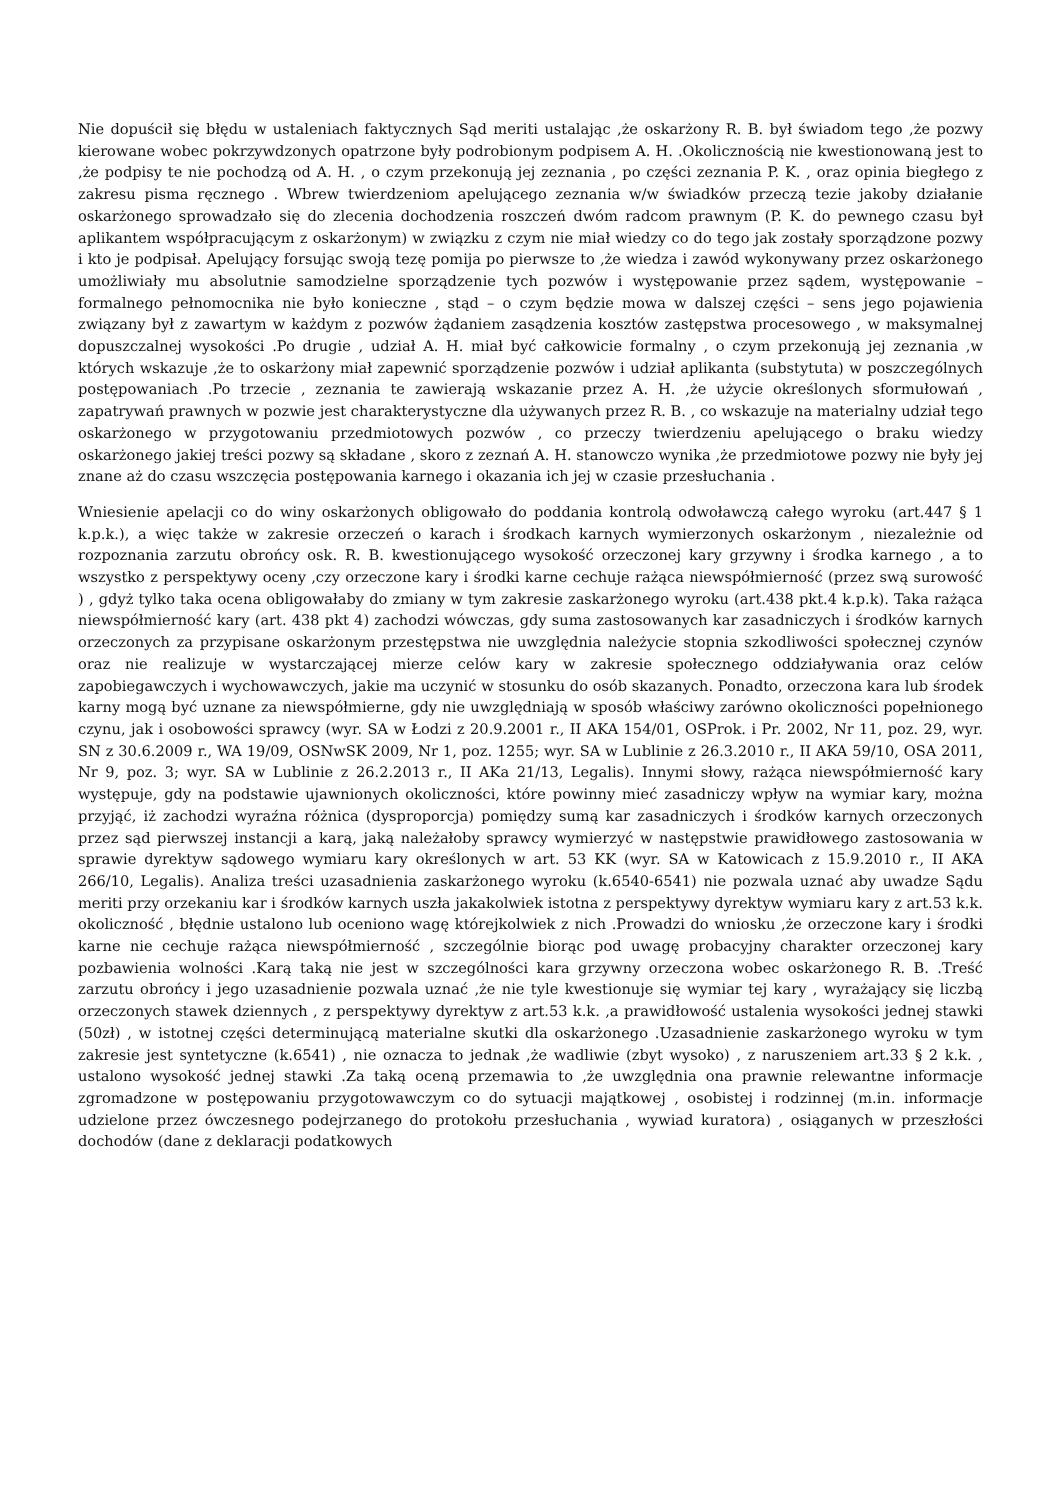Nie dopuścił się błędu w ustaleniach faktycznych Sąd meriti ustalając ,że oskarżony R. B. był świadom tego ,że pozwy kierowane wobec pokrzywdzonych opatrzone były podrobionym podpisem A. H. .Okolicznością nie kwestionowaną jest to ,że podpisy te nie pochodzą od A. H. , o czym przekonują jej zeznania , po części zeznania P. K. , oraz opinia biegłego z zakresu pisma ręcznego . Wbrew twierdzeniom apelującego zeznania w/w świadków przeczą tezie jakoby działanie oskarżonego sprowadzało się do zlecenia dochodzenia roszczeń dwóm radcom prawnym (P. K. do pewnego czasu był aplikantem współpracującym z oskarżonym) w związku z czym nie miał wiedzy co do tego jak zostały sporządzone pozwy i kto je podpisał. Apelujący forsując swoją tezę pomija po pierwsze to ,że wiedza i zawód wykonywany przez oskarżonego umożliwiały mu absolutnie samodzielne sporządzenie tych pozwów i występowanie przez sądem, występowanie – formalnego pełnomocnika nie było konieczne , stąd – o czym będzie mowa w dalszej części – sens jego pojawienia związany był z zawartym w każdym z pozwów żądaniem zasądzenia kosztów zastępstwa procesowego , w maksymalnej dopuszczalnej wysokości .Po drugie , udział A. H. miał być całkowicie formalny , o czym przekonują jej zeznania ,w których wskazuje ,że to oskarżony miał zapewnić sporządzenie pozwów i udział aplikanta (substytuta) w poszczególnych postępowaniach .Po trzecie , zeznania te zawierają wskazanie przez A. H. ,że użycie określonych sformułowań , zapatrywań prawnych w pozwie jest charakterystyczne dla używanych przez R. B. , co wskazuje na materialny udział tego oskarżonego w przygotowaniu przedmiotowych pozwów , co przeczy twierdzeniu apelującego o braku wiedzy oskarżonego jakiej treści pozwy są składane , skoro z zeznań A. H. stanowczo wynika ,że przedmiotowe pozwy nie były jej znane aż do czasu wszczęcia postępowania karnego i okazania ich jej w czasie przesłuchania .
Wniesienie apelacji co do winy oskarżonych obligowało do poddania kontrolą odwoławczą całego wyroku (art.447 § 1 k.p.k.), a więc także w zakresie orzeczeń o karach i środkach karnych wymierzonych oskarżonym , niezależnie od rozpoznania zarzutu obrońcy osk. R. B. kwestionującego wysokość orzeczonej kary grzywny i środka karnego , a to wszystko z perspektywy oceny ,czy orzeczone kary i środki karne cechuje rażąca niewspółmierność (przez swą surowość ) , gdyż tylko taka ocena obligowałaby do zmiany w tym zakresie zaskarżonego wyroku (art.438 pkt.4 k.p.k). Taka rażąca niewspółmierność kary (art. 438 pkt 4) zachodzi wówczas, gdy suma zastosowanych kar zasadniczych i środków karnych orzeczonych za przypisane oskarżonym przestępstwa nie uwzględnia należycie stopnia szkodliwości społecznej czynów oraz nie realizuje w wystarczającej mierze celów kary w zakresie społecznego oddziaływania oraz celów zapobiegawczych i wychowawczych, jakie ma uczynić w stosunku do osób skazanych. Ponadto, orzeczona kara lub środek karny mogą być uznane za niewspółmierne, gdy nie uwzględniają w sposób właściwy zarówno okoliczności popełnionego czynu, jak i osobowości sprawcy (wyr. SA w Łodzi z 20.9.2001 r., II AKA 154/01, OSProk. i Pr. 2002, Nr 11, poz. 29, wyr. SN z 30.6.2009 r., WA 19/09, OSNwSK 2009, Nr 1, poz. 1255; wyr. SA w Lublinie z 26.3.2010 r., II AKA 59/10, OSA 2011, Nr 9, poz. 3; wyr. SA w Lublinie z 26.2.2013 r., II AKa 21/13, Legalis). Innymi słowy, rażąca niewspółmierność kary występuje, gdy na podstawie ujawnionych okoliczności, które powinny mieć zasadniczy wpływ na wymiar kary, można przyjąć, iż zachodzi wyraźna różnica (dysproporcja) pomiędzy sumą kar zasadniczych i środków karnych orzeczonych przez sąd pierwszej instancji a karą, jaką należałoby sprawcy wymierzyć w następstwie prawidłowego zastosowania w sprawie dyrektyw sądowego wymiaru kary określonych w art. 53 KK (wyr. SA w Katowicach z 15.9.2010 r., II AKA 266/10, Legalis). Analiza treści uzasadnienia zaskarżonego wyroku (k.6540-6541) nie pozwala uznać aby uwadze Sądu meriti przy orzekaniu kar i środków karnych uszła jakakolwiek istotna z perspektywy dyrektyw wymiaru kary z art.53 k.k. okoliczność , błędnie ustalono lub oceniono wagę którejkolwiek z nich .Prowadzi do wniosku ,że orzeczone kary i środki karne nie cechuje rażąca niewspółmierność , szczególnie biorąc pod uwagę probacyjny charakter orzeczonej kary pozbawienia wolności .Karą taką nie jest w szczególności kara grzywny orzeczona wobec oskarżonego R. B. .Treść zarzutu obrońcy i jego uzasadnienie pozwala uznać ,że nie tyle kwestionuje się wymiar tej kary , wyrażający się liczbą orzeczonych stawek dziennych , z perspektywy dyrektyw z art.53 k.k. ,a prawidłowość ustalenia wysokości jednej stawki (50zł) , w istotnej części determinującą materialne skutki dla oskarżonego .Uzasadnienie zaskarżonego wyroku w tym zakresie jest syntetyczne (k.6541) , nie oznacza to jednak ,że wadliwie (zbyt wysoko) , z naruszeniem art.33 § 2 k.k. , ustalono wysokość jednej stawki .Za taką oceną przemawia to ,że uwzględnia ona prawnie relewantne informacje zgromadzone w postępowaniu przygotowawczym co do sytuacji majątkowej , osobistej i rodzinnej (m.in. informacje udzielone przez ówczesnego podejrzanego do protokołu przesłuchania , wywiad kuratora) , osiąganych w przeszłości dochodów (dane z deklaracji podatkowych